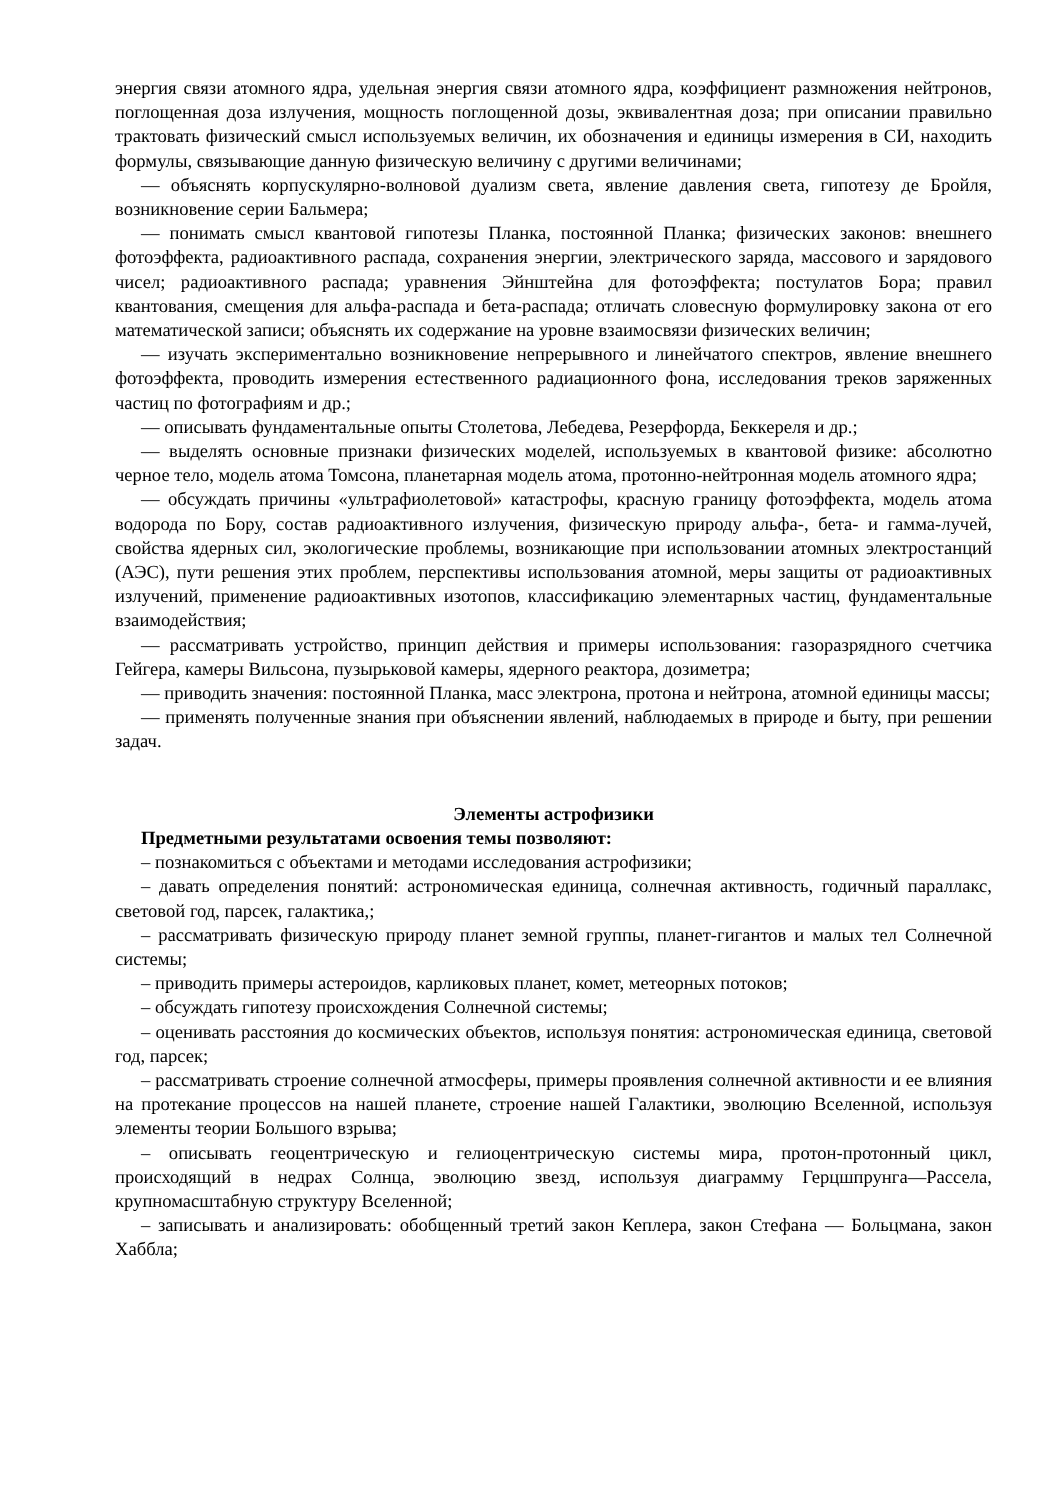энергия связи атомного ядра, удельная энергия связи атомного ядра, коэффициент размножения нейтронов, поглощенная доза излучения, мощность поглощенной дозы, эквивалентная доза; при описании правильно трактовать физический смысл используемых величин, их обозначения и единицы измерения в СИ, находить формулы, связывающие данную физическую величину с другими величинами;
— объяснять корпускулярно-волновой дуализм света, явление давления света, гипотезу де Бройля, возникновение серии Бальмера;
— понимать смысл квантовой гипотезы Планка, постоянной Планка; физических законов: внешнего фотоэффекта, радиоактивного распада, сохранения энергии, электрического заряда, массового и зарядового чисел; радиоактивного распада; уравнения Эйнштейна для фотоэффекта; постулатов Бора; правил квантования, смещения для альфа-распада и бета-распада; отличать словесную формулировку закона от его математической записи; объяснять их содержание на уровне взаимосвязи физических величин;
— изучать экспериментально возникновение непрерывного и линейчатого спектров, явление внешнего фотоэффекта, проводить измерения естественного радиационного фона, исследования треков заряженных частиц по фотографиям и др.;
— описывать фундаментальные опыты Столетова, Лебедева, Резерфорда, Беккереля и др.;
— выделять основные признаки физических моделей, используемых в квантовой физике: абсолютно черное тело, модель атома Томсона, планетарная модель атома, протонно-нейтронная модель атомного ядра;
— обсуждать причины «ультрафиолетовой» катастрофы, красную границу фотоэффекта, модель атома водорода по Бору, состав радиоактивного излучения, физическую природу альфа-, бета- и гамма-лучей, свойства ядерных сил, экологические проблемы, возникающие при использовании атомных электростанций (АЭС), пути решения этих проблем, перспективы использования атомной, меры защиты от радиоактивных излучений, применение радиоактивных изотопов, классификацию элементарных частиц, фундаментальные взаимодействия;
— рассматривать устройство, принцип действия и примеры использования: газоразрядного счетчика Гейгера, камеры Вильсона, пузырьковой камеры, ядерного реактора, дозиметра;
— приводить значения: постоянной Планка, масс электрона, протона и нейтрона, атомной единицы массы;
— применять полученные знания при объяснении явлений, наблюдаемых в природе и быту, при решении задач.
Элементы астрофизики
Предметными результатами освоения темы позволяют:
– познакомиться с объектами и методами исследования астрофизики;
– давать определения понятий: астрономическая единица, солнечная активность, годичный параллакс, световой год, парсек, галактика,;
– рассматривать физическую природу планет земной группы, планет-гигантов и малых тел Солнечной системы;
– приводить примеры астероидов, карликовых планет, комет, метеорных потоков;
– обсуждать гипотезу происхождения Солнечной системы;
– оценивать расстояния до космических объектов, используя понятия: астрономическая единица, световой год, парсек;
– рассматривать строение солнечной атмосферы, примеры проявления солнечной активности и ее влияния на протекание процессов на нашей планете, строение нашей Галактики, эволюцию Вселенной, используя элементы теории Большого взрыва;
– описывать геоцентрическую и гелиоцентрическую системы мира, протон-протонный цикл, происходящий в недрах Солнца, эволюцию звезд, используя диаграмму Герцшпрунга—Рассела, крупномасштабную структуру Вселенной;
– записывать и анализировать: обобщенный третий закон Кеплера, закон Стефана — Больцмана, закон Хаббла;